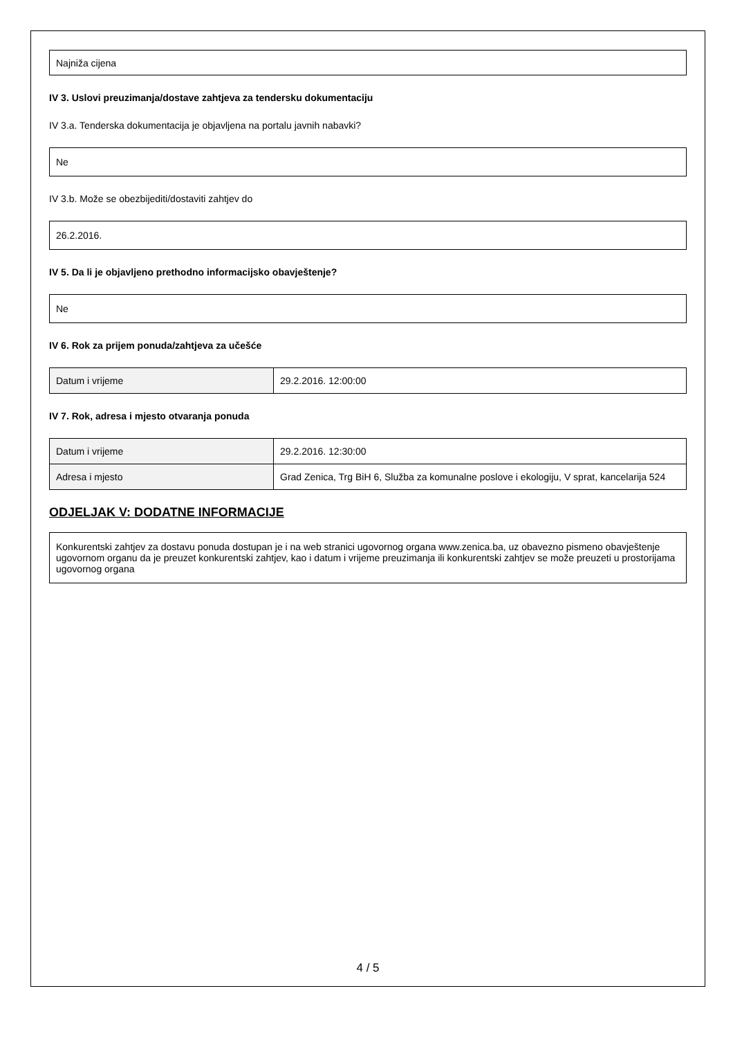Najniža cijena
IV 3. Uslovi preuzimanja/dostave zahtjeva za tendersku dokumentaciju
IV 3.a. Tenderska dokumentacija je objavljena na portalu javnih nabavki?
Ne
IV 3.b. Može se obezbijediti/dostaviti zahtjev do
26.2.2016.
IV 5. Da li je objavljeno prethodno informacijsko obavještenje?
Ne
IV 6. Rok za prijem ponuda/zahtjeva za učešće
| Datum i vrijeme | 29.2.2016. 12:00:00 |
IV 7. Rok, adresa i mjesto otvaranja ponuda
| Datum i vrijeme | 29.2.2016. 12:30:00 |
| Adresa i mjesto | Grad Zenica, Trg BiH 6, Služba za komunalne poslove i ekologiju, V sprat, kancelarija 524 |
ODJELJAK V: DODATNE INFORMACIJE
Konkurentski zahtjev za dostavu ponuda dostupan je i na web stranici ugovornog organa www.zenica.ba, uz obavezno pismeno obavještenje ugovornom organu da je preuzet konkurentski zahtjev, kao i datum i vrijeme preuzimanja ili konkurentski zahtjev se može preuzeti u prostorijama ugovornog organa
4 / 5